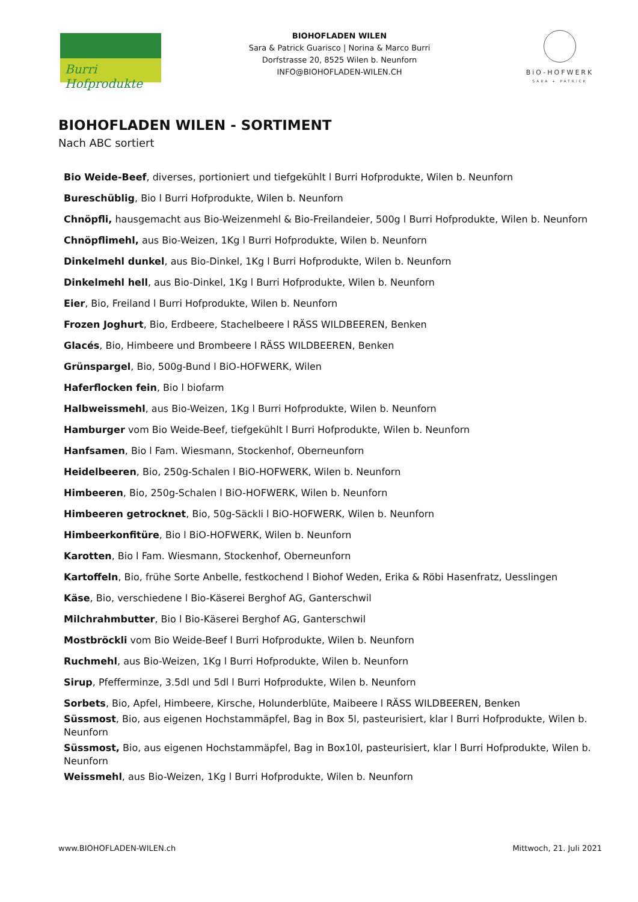Burri Hofprodukte
BIOHOFLADEN WILEN
Sara & Patrick Guarisco | Norina & Marco Burri
Dorfstrasse 20, 8525 Wilen b. Neunforn
INFO@BIOHOFLADEN-WILEN.CH
BiO-HOFWERK
SARA + PATRiCK
BIOHOFLADEN WILEN - SORTIMENT
Nach ABC sortiert
Bio Weide-Beef, diverses, portioniert und tiefgekühlt l Burri Hofprodukte, Wilen b. Neunforn
Bureschüblig, Bio l Burri Hofprodukte, Wilen b. Neunforn
Chnöpfli, hausgemacht aus Bio-Weizenmehl & Bio-Freilandeier, 500g l Burri Hofprodukte, Wilen b. Neunforn
Chnöpflimehl, aus Bio-Weizen, 1Kg l Burri Hofprodukte, Wilen b. Neunforn
Dinkelmehl dunkel, aus Bio-Dinkel, 1Kg l Burri Hofprodukte, Wilen b. Neunforn
Dinkelmehl hell, aus Bio-Dinkel, 1Kg l Burri Hofprodukte, Wilen b. Neunforn
Eier, Bio, Freiland l Burri Hofprodukte, Wilen b. Neunforn
Frozen Joghurt, Bio, Erdbeere, Stachelbeere l RÄSS WILDBEEREN, Benken
Glacés, Bio, Himbeere und Brombeere l RÄSS WILDBEEREN, Benken
Grünspargel, Bio, 500g-Bund l BiO-HOFWERK, Wilen
Haferflocken fein, Bio l biofarm
Halbweissmehl, aus Bio-Weizen, 1Kg l Burri Hofprodukte, Wilen b. Neunforn
Hamburger vom Bio Weide-Beef, tiefgekühlt l Burri Hofprodukte, Wilen b. Neunforn
Hanfsamen, Bio l Fam. Wiesmann, Stockenhof, Oberneunforn
Heidelbeeren, Bio, 250g-Schalen l BiO-HOFWERK, Wilen b. Neunforn
Himbeeren, Bio, 250g-Schalen l BiO-HOFWERK, Wilen b. Neunforn
Himbeeren getrocknet, Bio, 50g-Säckli l BiO-HOFWERK, Wilen b. Neunforn
Himbeerkonfitüre, Bio l BiO-HOFWERK, Wilen b. Neunforn
Karotten, Bio l Fam. Wiesmann, Stockenhof, Oberneunforn
Kartoffeln, Bio, frühe Sorte Anbelle, festkochend l Biohof Weden, Erika & Röbi Hasenfratz, Uesslingen
Käse, Bio, verschiedene l Bio-Käserei Berghof AG, Ganterschwil
Milchrahmbutter, Bio l Bio-Käserei Berghof AG, Ganterschwil
Mostbröckli vom Bio Weide-Beef l Burri Hofprodukte, Wilen b. Neunforn
Ruchmehl, aus Bio-Weizen, 1Kg l Burri Hofprodukte, Wilen b. Neunforn
Sirup, Pfefferminze, 3.5dl und 5dl l Burri Hofprodukte, Wilen b. Neunforn
Sorbets, Bio, Apfel, Himbeere, Kirsche, Holunderblüte, Maibeere l RÄSS WILDBEEREN, Benken
Süssmost, Bio, aus eigenen Hochstammäpfel, Bag in Box 5l, pasteurisiert, klar l Burri Hofprodukte, Wilen b. Neunforn
Süssmost, Bio, aus eigenen Hochstammäpfel, Bag in Box10l, pasteurisiert, klar l Burri Hofprodukte, Wilen b. Neunforn
Weissmehl, aus Bio-Weizen, 1Kg l Burri Hofprodukte, Wilen b. Neunforn
www.BIOHOFLADEN-WILEN.ch Mittwoch, 21. Juli 2021